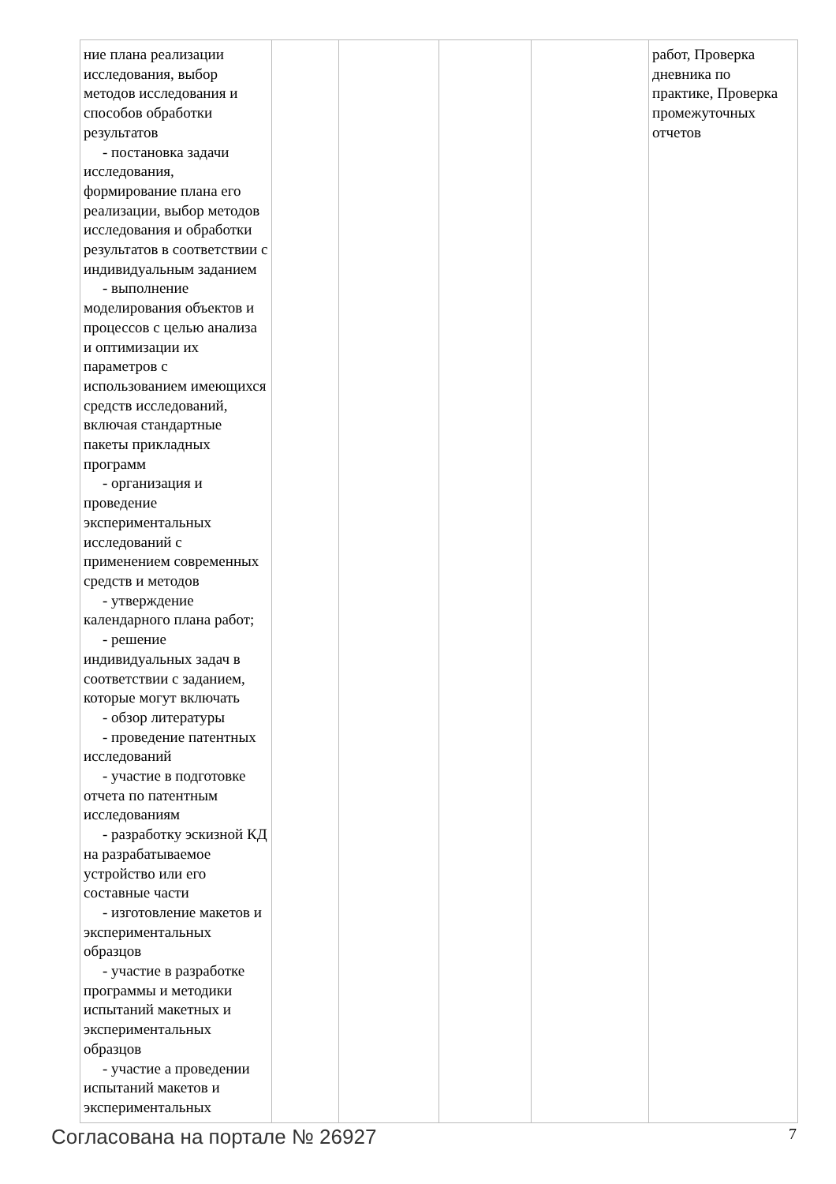| ние плана реализации исследования, выбор методов исследования и способов обработки результатов - постановка задачи исследования, формирование плана его реализации, выбор методов исследования и обработки результатов в соответствии с индивидуальным заданием - выполнение моделирования объектов и процессов с целью анализа и оптимизации их параметров с использованием имеющихся средств исследований, включая стандартные пакеты прикладных программ - организация и проведение экспериментальных исследований с применением современных средств и методов - утверждение календарного плана работ; - решение индивидуальных задач в соответствии с заданием, которые могут включать - обзор литературы - проведение патентных исследований - участие в подготовке отчета по патентным исследованиям - разработку эскизной КД на разрабатываемое устройство или его составные части - изготовление макетов и экспериментальных образцов - участие в разработке программы и методики испытаний макетных и экспериментальных образцов - участие а проведении испытаний макетов и экспериментальных | | | | | работ, Проверка дневника по практике, Проверка промежуточных отчетов |
Согласована на портале № 26927 7